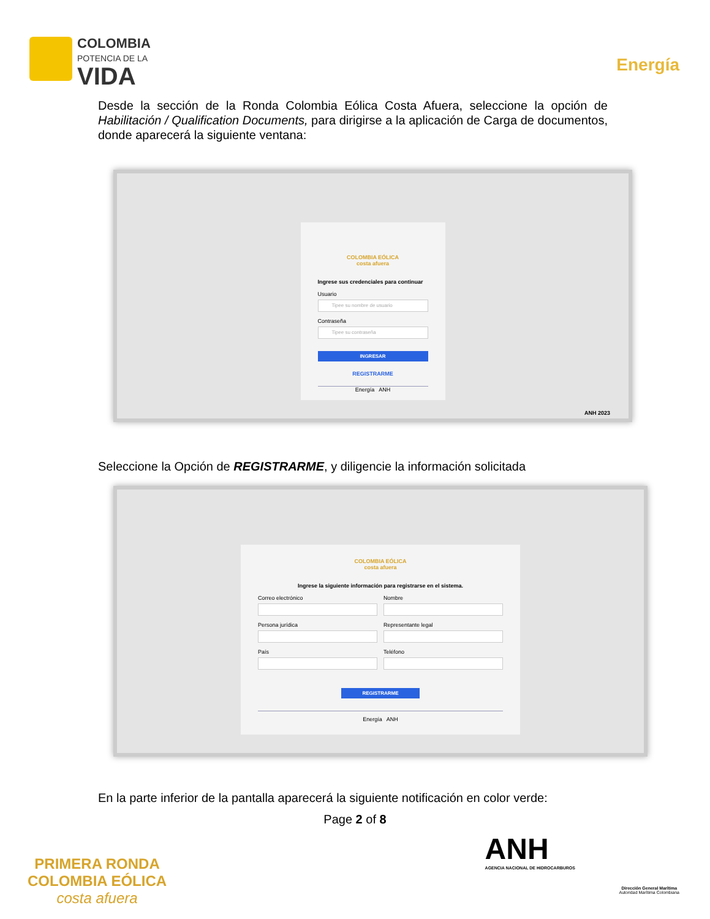COLOMBIA
POTENCIA DE LA
VIDA
Energía
Desde la sección de la Ronda Colombia Eólica Costa Afuera, seleccione la opción de Habilitación / Qualification Documents, para dirigirse a la aplicación de Carga de documentos, donde aparecerá la siguiente ventana:
COLOMBIA EÓLICA
costa afuera
Ingrese sus credenciales para continuar
Usuario
Tipee su nombre de usuario
Contraseña
Tipee su contraseña
INGRESAR
REGISTRARME
Energía ANH
ANH 2023
Seleccione la Opción de REGISTRARME, y diligencie la información solicitada
COLOMBIA EÓLICA
costa afuera
Ingrese la siguiente información para registrarse en el sistema.
Correo electrónico
Nombre
Persona jurídica
Representante legal
País
Teléfono
REGISTRARME
Energía ANH
En la parte inferior de la pantalla aparecerá la siguiente notificación en color verde:
Page 2 of 8
PRIMERA RONDA
COLOMBIA EÓLICA
costa afuera
ANH
AGENCIA NACIONAL DE HIDROCARBUROS
Dirección General Marítima
Autoridad Marítima Colombiana